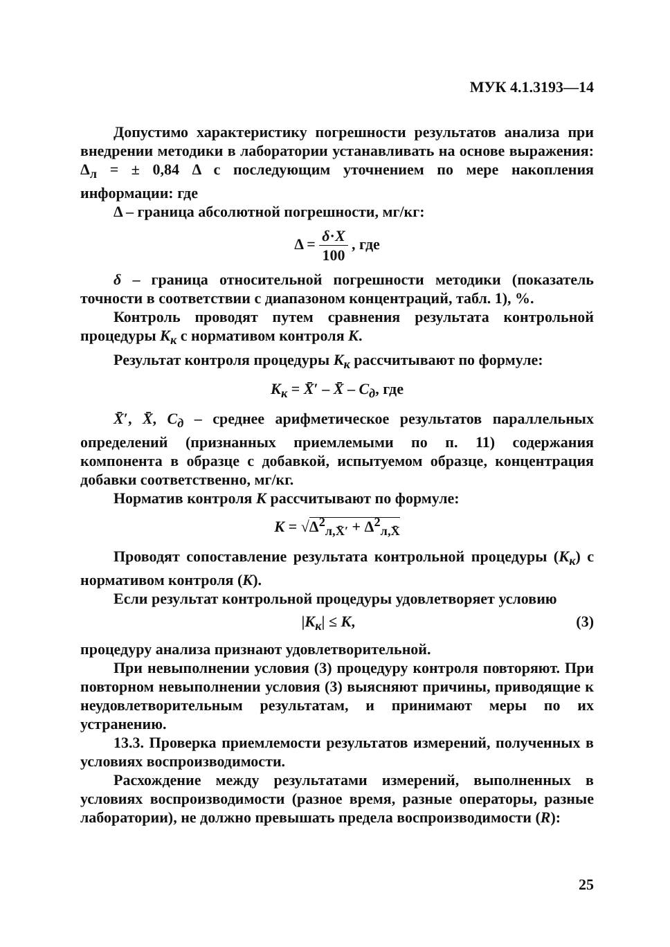МУК 4.1.3193—14
Допустимо характеристику погрешности результатов анализа при внедрении методики в лаборатории устанавливать на основе выражения: Δ<sub>л</sub> = ± 0,84 Δ с последующим уточнением по мере накопления информации: где
Δ – граница абсолютной погрешности, мг/кг:
Δ = δ·X 100 , где
δ – граница относительной погрешности методики (показатель точности в соответствии с диапазоном концентраций, табл. 1), %.
Контроль проводят путем сравнения результата контрольной процедуры К<sub>к</sub> с нормативом контроля К.
Результат контроля процедуры К<sub>к</sub> рассчитывают по формуле:
К<sub>к</sub> = X̄′ – X̄ – С<sub>д</sub>, где
X̄′, X̄, С<sub>д</sub> – среднее арифметическое результатов параллельных определений (признанных приемлемыми по п. 11) содержания компонента в образце с добавкой, испытуемом образце, концентрация добавки соответственно, мг/кг.
Норматив контроля К рассчитывают по формуле:
К = √Δ<sup>2</sup><sub>л,X̄′</sub> + Δ<sup>2</sup><sub>л,X̄</sub>
Проводят сопоставление результата контрольной процедуры (К<sub>к</sub>) с нормативом контроля (К).
Если результат контрольной процедуры удовлетворяет условию
|К<sub>к</sub>| ≤ К, (3)
процедуру анализа признают удовлетворительной.
При невыполнении условия (3) процедуру контроля повторяют. При повторном невыполнении условия (3) выясняют причины, приводящие к неудовлетворительным результатам, и принимают меры по их устранению.
13.3. Проверка приемлемости результатов измерений, полученных в условиях воспроизводимости.
Расхождение между результатами измерений, выполненных в условиях воспроизводимости (разное время, разные операторы, разные лаборатории), не должно превышать предела воспроизводимости (R):
25